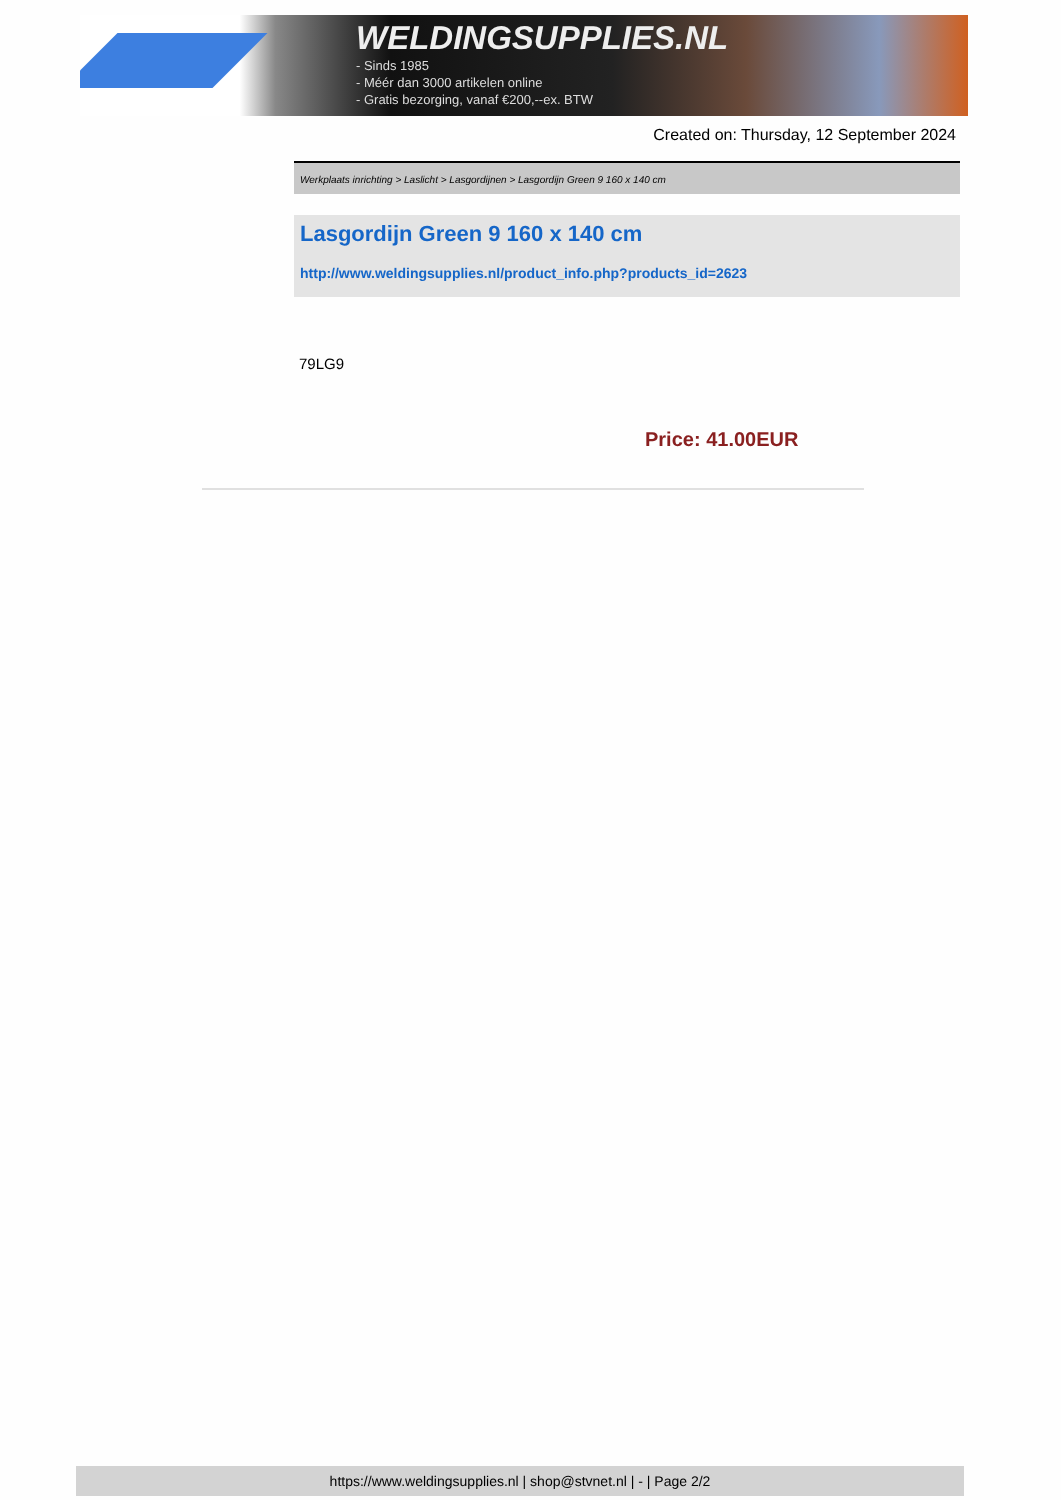WELDINGSUPPLIES.NL
- Sinds 1985
- Méér dan 3000 artikelen online
- Gratis bezorging, vanaf €200,--ex. BTW
Created on: Thursday, 12 September 2024
Werkplaats inrichting > Laslicht > Lasgordijnen > Lasgordijn Green 9 160 x 140 cm
Lasgordijn Green 9 160 x 140 cm
http://www.weldingsupplies.nl/product_info.php?products_id=2623
79LG9
Price: 41.00EUR
https://www.weldingsupplies.nl | shop@stvnet.nl | - | Page 2/2